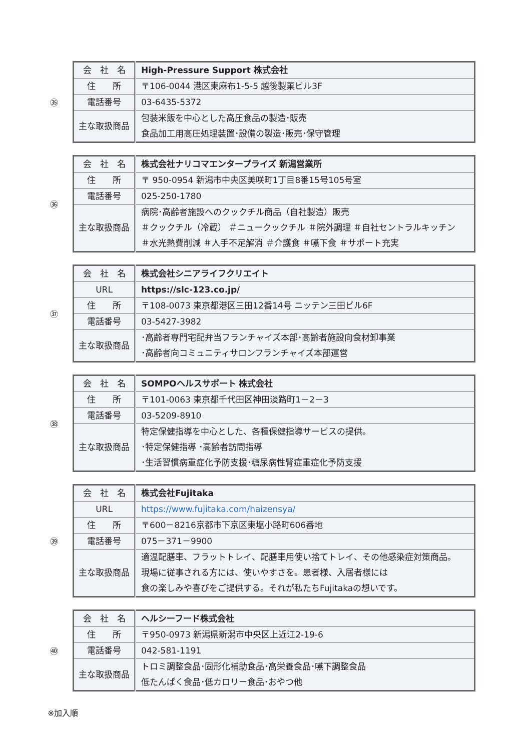㉟
| 会 社 名 | High-Pressure Support 株式会社 |
| 住 所 | 〒106-0044 港区東麻布1-5-5 越後製菓ビル3F |
| 電話番号 | 03-6435-5372 |
| 主な取扱商品 | 包装米飯を中心とした高圧食品の製造･販売 食品加工用高圧処理装置･設備の製造･販売･保守管理 |
㊱
| 会 社 名 | 株式会社ナリコマエンタープライズ 新潟営業所 |
| 住 所 | 〒 950-0954 新潟市中央区美咲町1丁目8番15号105号室 |
| 電話番号 | 025-250-1780 |
| 主な取扱商品 | 病院･高齢者施設へのクックチル商品（自社製造）販売 ＃クックチル（冷蔵） ＃ニュークックチル ＃院外調理 ＃自社セントラルキッチン ＃水光熱費削減 ＃人手不足解消 ＃介護食 ＃嚥下食 ＃サポート充実 |
㊲
| 会 社 名 | 株式会社シニアライフクリエイト |
| URL | https://slc-123.co.jp/ |
| 住 所 | 〒108-0073 東京都港区三田12番14号 ニッテン三田ビル6F |
| 電話番号 | 03-5427-3982 |
| 主な取扱商品 | ･高齢者専門宅配弁当フランチャイズ本部･高齢者施設向食材卸事業 ･高齢者向コミュニティサロンフランチャイズ本部運営 |
㊳
| 会 社 名 | SOMPOヘルスサポート 株式会社 |
| 住 所 | 〒101-0063 東京都千代田区神田淡路町1－2－3 |
| 電話番号 | 03-5209-8910 |
| 主な取扱商品 | 特定保健指導を中心とした、各種保健指導サービスの提供。 ･特定保健指導 ･高齢者訪問指導 ･生活習慣病重症化予防支援･糖尿病性腎症重症化予防支援 |
㊴
| 会 社 名 | 株式会社Fujitaka |
| URL | https://www.fujitaka.com/haizensya/ |
| 住 所 | 〒600－8216京都市下京区東塩小路町606番地 |
| 電話番号 | 075－371－9900 |
| 主な取扱商品 | 適温配膳車、フラットトレイ、配膳車用使い捨てトレイ、その他感染症対策商品。 現場に従事される方には、使いやすさを。患者様、入居者様には 食の楽しみや喜びをご提供する。それが私たちFujitakaの想いです。 |
㊵
| 会 社 名 | ヘルシーフード株式会社 |
| 住 所 | 〒950-0973 新潟県新潟市中央区上近江2-19-6 |
| 電話番号 | 042-581-1191 |
| 主な取扱商品 | トロミ調整食品･固形化補助食品･高栄養食品･嚥下調整食品 低たんぱく食品･低カロリー食品･おやつ他 |
※加入順